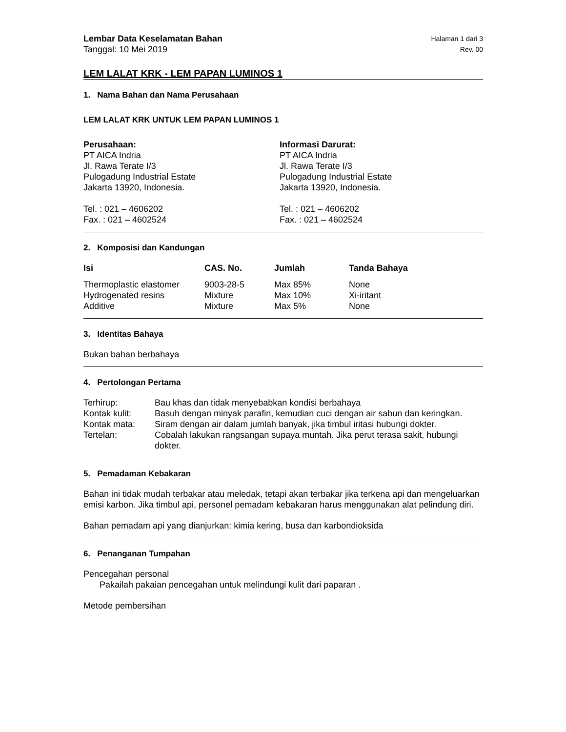Lembar Data Keselamatan Bahan Halaman 1 dari 3
Tanggal: 10 Mei 2019 Rev. 00
LEM LALAT KRK - LEM PAPAN LUMINOS 1
1. Nama Bahan dan Nama Perusahaan
LEM LALAT KRK UNTUK LEM PAPAN LUMINOS 1
Perusahaan:
PT AICA Indria
Jl. Rawa Terate I/3
Pulogadung Industrial Estate
Jakarta 13920, Indonesia.
Tel. : 021 – 4606202
Fax. : 021 – 4602524
Informasi Darurat:
PT AICA Indria
Jl. Rawa Terate I/3
Pulogadung Industrial Estate
Jakarta 13920, Indonesia.
Tel. : 021 – 4606202
Fax. : 021 – 4602524
2. Komposisi dan Kandungan
| Isi | CAS. No. | Jumlah | Tanda Bahaya |
| --- | --- | --- | --- |
| Thermoplastic elastomer | 9003-28-5 | Max 85% | None |
| Hydrogenated resins | Mixture | Max 10% | Xi-iritant |
| Additive | Mixture | Max 5% | None |
3. Identitas Bahaya
Bukan bahan berbahaya
4. Pertolongan Pertama
| Terhirup: | Bau khas dan tidak menyebabkan kondisi berbahaya |
| Kontak kulit: | Basuh dengan minyak parafin, kemudian cuci dengan air sabun dan keringkan. |
| Kontak mata: | Siram dengan air dalam jumlah banyak, jika timbul iritasi hubungi dokter. |
| Tertelan: | Cobalah lakukan rangsangan supaya muntah. Jika perut terasa sakit, hubungi dokter. |
5. Pemadaman Kebakaran
Bahan ini tidak mudah terbakar atau meledak, tetapi akan terbakar jika terkena api dan mengeluarkan emisi karbon. Jika timbul api, personel pemadam kebakaran harus menggunakan alat pelindung diri.
Bahan pemadam api yang dianjurkan: kimia kering, busa dan karbondioksida
6. Penanganan Tumpahan
Pencegahan personal
Pakailah pakaian pencegahan untuk melindungi kulit dari paparan .
Metode pembersihan